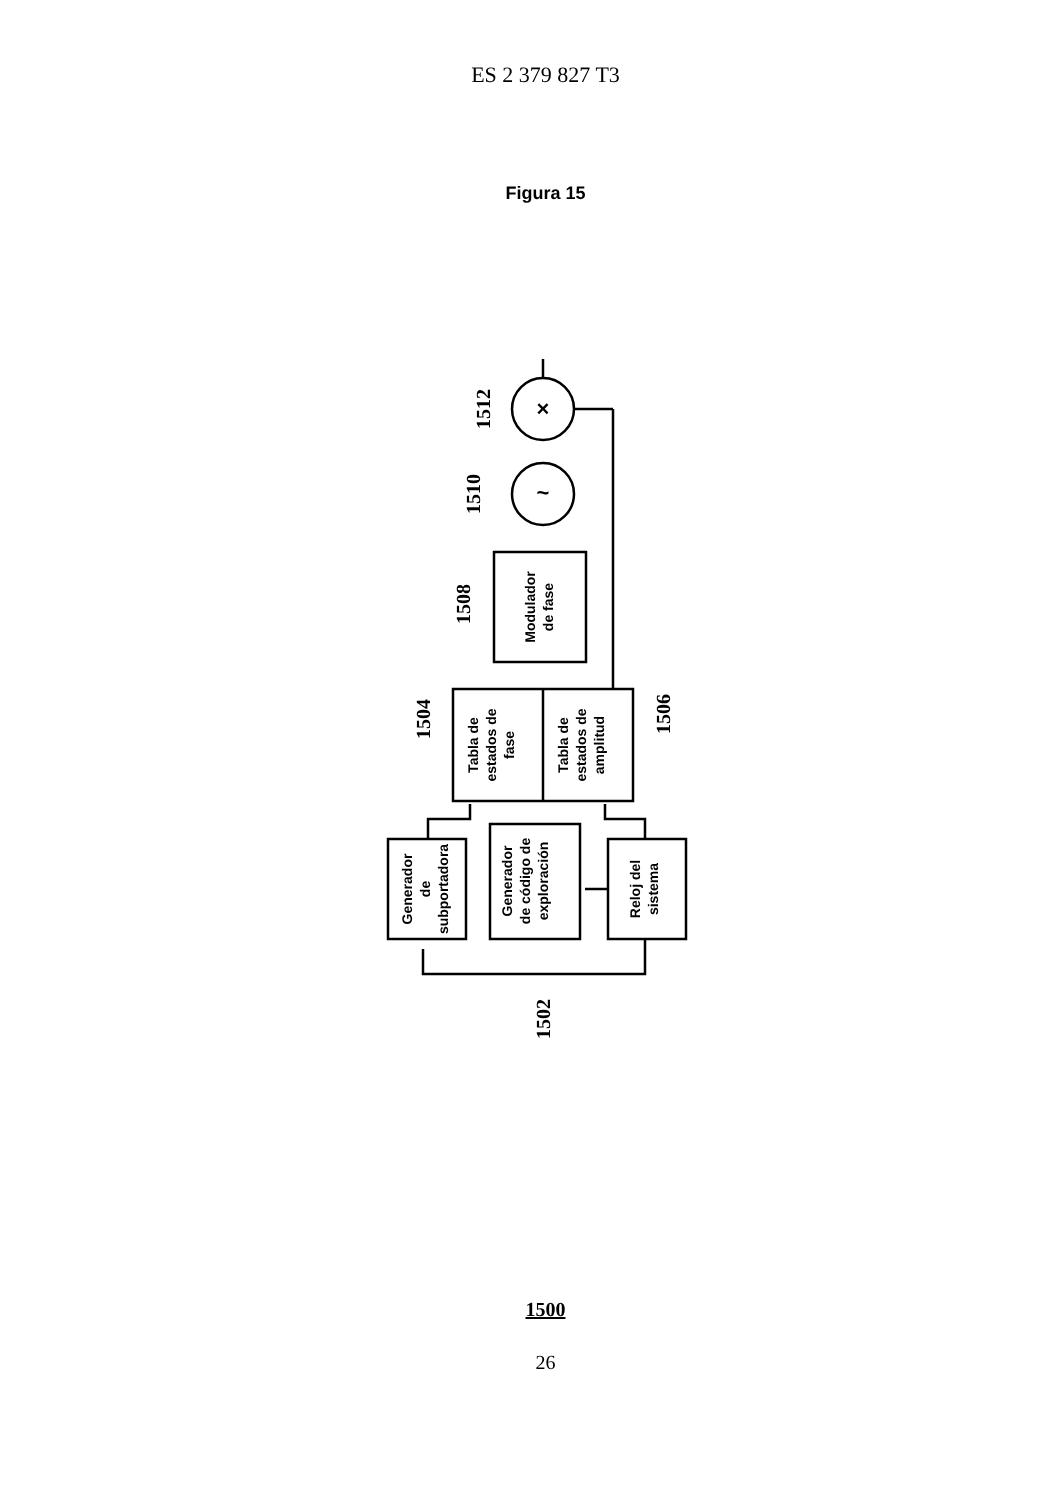ES 2 379 827 T3
Figura 15
Generador
de
subportadora
Generador
de código de
exploración
Reloj del
sistema
Tabla de
estados de
fase
Tabla de
estados de
amplitud
Modulador
de fase
1502
1504
1506
1508
1510
1512
~
×
1500
26